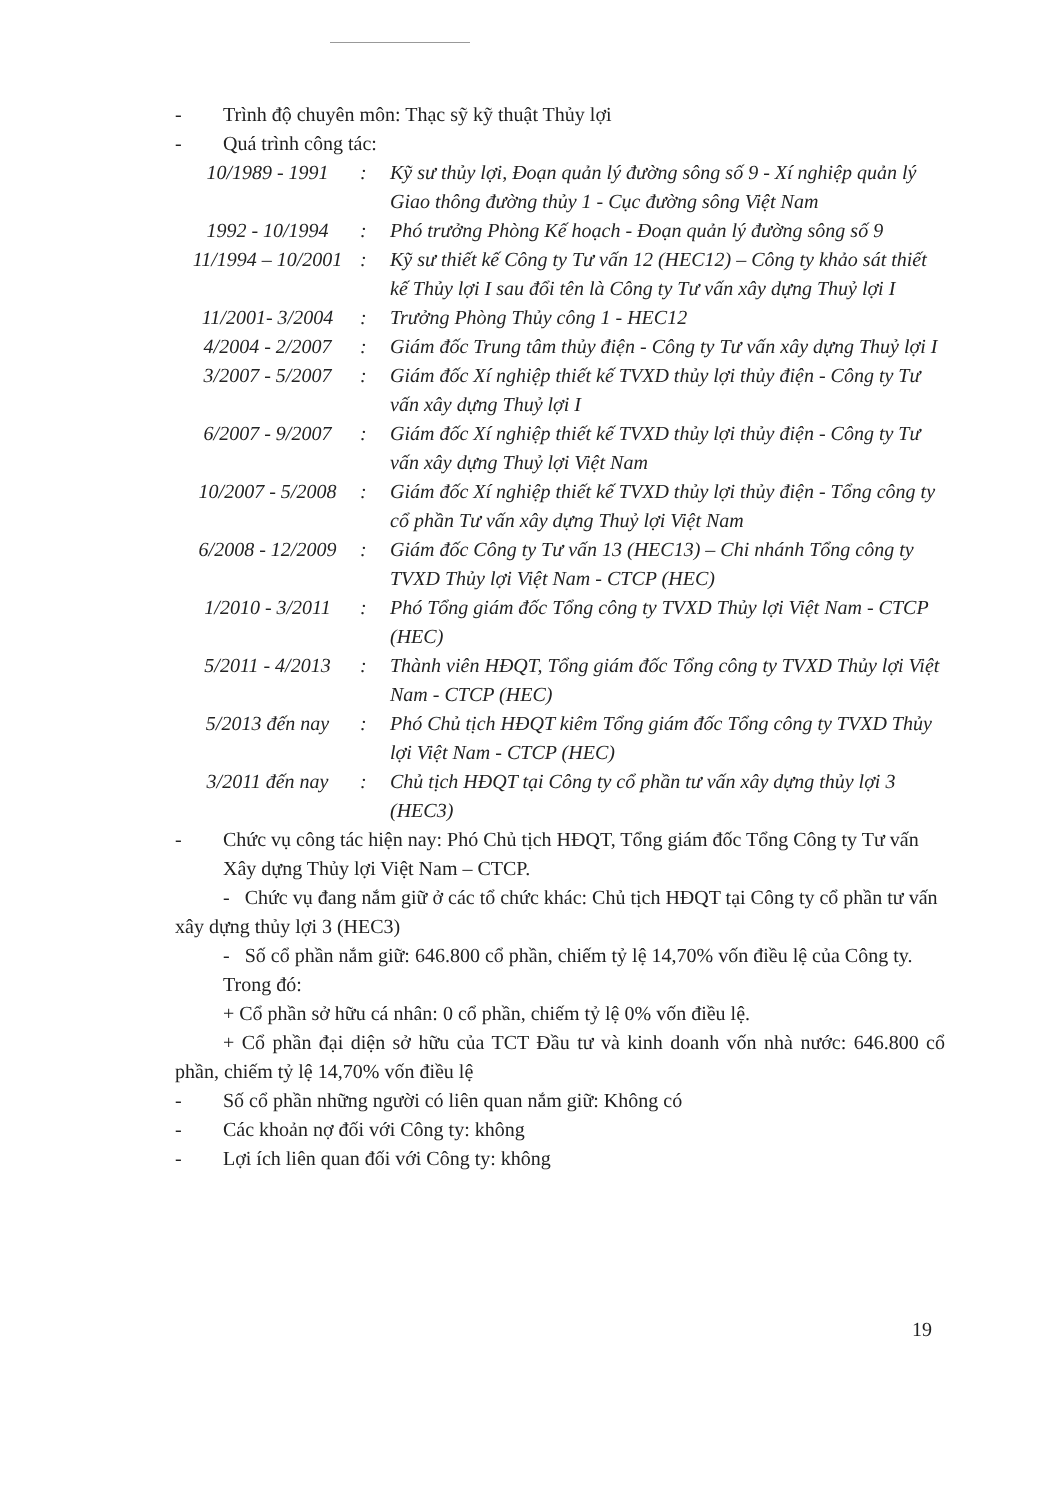- Trình độ chuyên môn: Thạc sỹ kỹ thuật Thủy lợi
- Quá trình công tác:
10/1989 - 1991: Kỹ sư thủy lợi, Đoạn quản lý đường sông số 9 - Xí nghiệp quản lý Giao thông đường thủy 1 - Cục đường sông Việt Nam
1992 - 10/1994: Phó trưởng Phòng Kế hoạch - Đoạn quản lý đường sông số 9
11/1994 – 10/2001: Kỹ sư thiết kế Công ty Tư vấn 12 (HEC12) – Công ty khảo sát thiết kế Thủy lợi I sau đổi tên là Công ty Tư vấn xây dựng Thuỷ lợi I
11/2001- 3/2004: Trưởng Phòng Thủy công 1 - HEC12
4/2004 - 2/2007: Giám đốc Trung tâm thủy điện - Công ty Tư vấn xây dựng Thuỷ lợi I
3/2007 - 5/2007: Giám đốc Xí nghiệp thiết kế TVXD thủy lợi thủy điện - Công ty Tư vấn xây dựng Thuỷ lợi I
6/2007 - 9/2007: Giám đốc Xí nghiệp thiết kế TVXD thủy lợi thủy điện - Công ty Tư vấn xây dựng Thuỷ lợi Việt Nam
10/2007 - 5/2008: Giám đốc Xí nghiệp thiết kế TVXD thủy lợi thủy điện - Tổng công ty cổ phần Tư vấn xây dựng Thuỷ lợi Việt Nam
6/2008 - 12/2009: Giám đốc Công ty Tư vấn 13 (HEC13) – Chi nhánh Tổng công ty TVXD Thủy lợi Việt Nam - CTCP (HEC)
1/2010 - 3/2011: Phó Tổng giám đốc Tổng công ty TVXD Thủy lợi Việt Nam - CTCP (HEC)
5/2011 - 4/2013: Thành viên HĐQT, Tổng giám đốc Tổng công ty TVXD Thủy lợi Việt Nam - CTCP (HEC)
5/2013 đến nay: Phó Chủ tịch HĐQT kiêm Tổng giám đốc Tổng công ty TVXD Thủy lợi Việt Nam - CTCP (HEC)
3/2011 đến nay: Chủ tịch HĐQT tại Công ty cổ phần tư vấn xây dựng thủy lợi 3 (HEC3)
- Chức vụ công tác hiện nay: Phó Chủ tịch HĐQT, Tổng giám đốc Tổng Công ty Tư vấn Xây dựng Thủy lợi Việt Nam – CTCP.
- Chức vụ đang nắm giữ ở các tổ chức khác: Chủ tịch HĐQT tại Công ty cổ phần tư vấn xây dựng thủy lợi 3 (HEC3)
- Số cổ phần nắm giữ: 646.800 cổ phần, chiếm tỷ lệ 14,70% vốn điều lệ của Công ty.
Trong đó:
+ Cổ phần sở hữu cá nhân: 0 cổ phần, chiếm tỷ lệ 0% vốn điều lệ.
+ Cổ phần đại diện sở hữu của TCT Đầu tư và kinh doanh vốn nhà nước: 646.800 cổ phần, chiếm tỷ lệ 14,70% vốn điều lệ
- Số cổ phần những người có liên quan nắm giữ: Không có
- Các khoản nợ đối với Công ty: không
- Lợi ích liên quan đối với Công ty: không
19